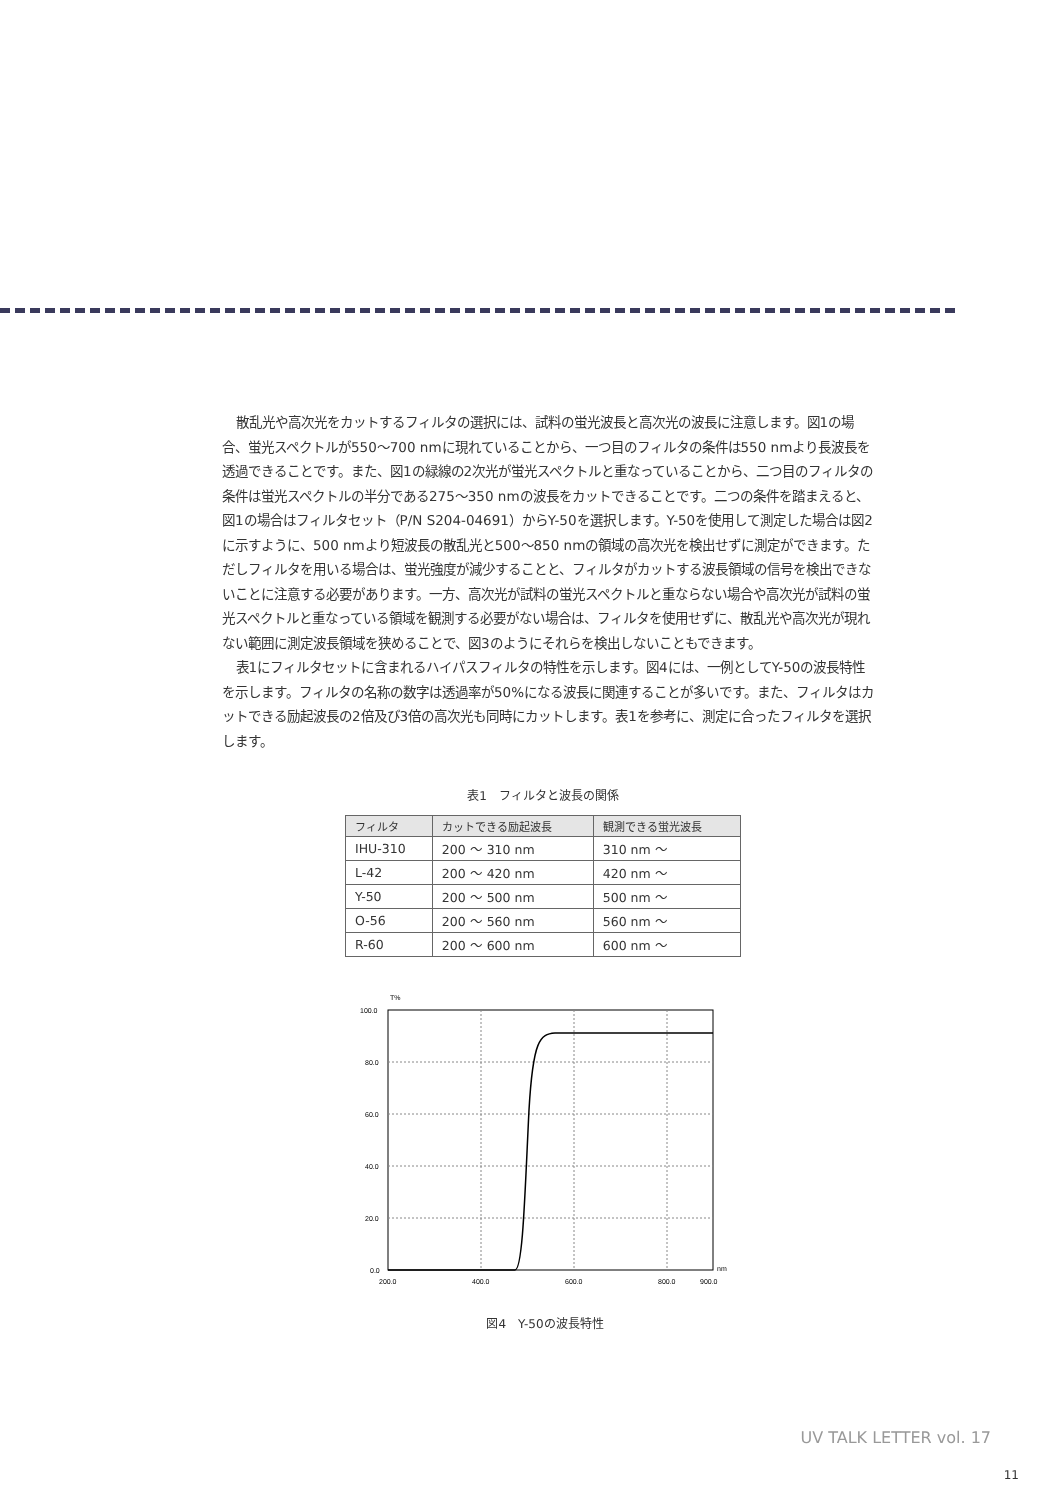散乱光や高次光をカットするフィルタの選択には、試料の蛍光波長と高次光の波長に注意します。図1の場合、蛍光スペクトルが550〜700 nmに現れていることから、一つ目のフィルタの条件は550 nmより長波長を透過できることです。また、図1の緑線の2次光が蛍光スペクトルと重なっていることから、二つ目のフィルタの条件は蛍光スペクトルの半分である275〜350 nmの波長をカットできることです。二つの条件を踏まえると、図1の場合はフィルタセット（P/N S204-04691）からY-50を選択します。Y-50を使用して測定した場合は図2に示すように、500 nmより短波長の散乱光と500〜850 nmの領域の高次光を検出せずに測定ができます。ただしフィルタを用いる場合は、蛍光強度が減少することと、フィルタがカットする波長領域の信号を検出できないことに注意する必要があります。一方、高次光が試料の蛍光スペクトルと重ならない場合や高次光が試料の蛍光スペクトルと重なっている領域を観測する必要がない場合は、フィルタを使用せずに、散乱光や高次光が現れない範囲に測定波長領域を狭めることで、図3のようにそれらを検出しないこともできます。
表1にフィルタセットに含まれるハイパスフィルタの特性を示します。図4には、一例としてY-50の波長特性を示します。フィルタの名称の数字は透過率が50%になる波長に関連することが多いです。また、フィルタはカットできる励起波長の2倍及び3倍の高次光も同時にカットします。表1を参考に、測定に合ったフィルタを選択します。
表1　フィルタと波長の関係
| フィルタ | カットできる励起波長 | 観測できる蛍光波長 |
| --- | --- | --- |
| IHU-310 | 200 ～ 310 nm | 310 nm ～ |
| L-42 | 200 ～ 420 nm | 420 nm ～ |
| Y-50 | 200 ～ 500 nm | 500 nm ～ |
| O-56 | 200 ～ 560 nm | 560 nm ～ |
| R-60 | 200 ～ 600 nm | 600 nm ～ |
T%
100.0
80.0
60.0
40.0
20.0
0.0
nm
200.0
400.0
600.0
800.0
900.0
図4　Y-50の波長特性
UV TALK LETTER vol. 17
11